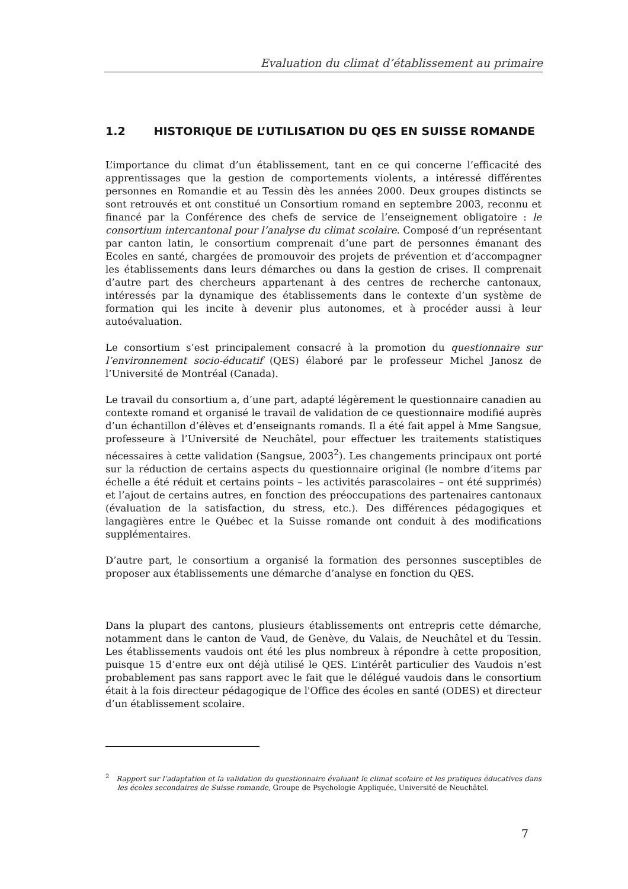Evaluation du climat d’établissement au primaire
1.2 HISTORIQUE DE L’UTILISATION DU QES EN SUISSE ROMANDE
L’importance du climat d’un établissement, tant en ce qui concerne l’efficacité des apprentissages que la gestion de comportements violents, a intéressé différentes personnes en Romandie et au Tessin dès les années 2000. Deux groupes distincts se sont retrouvés et ont constitué un Consortium romand en septembre 2003, reconnu et financé par la Conférence des chefs de service de l’enseignement obligatoire : le consortium intercantonal pour l’analyse du climat scolaire. Composé d’un représentant par canton latin, le consortium comprenait d’une part de personnes émanant des Ecoles en santé, chargées de promouvoir des projets de prévention et d’accompagner les établissements dans leurs démarches ou dans la gestion de crises. Il comprenait d’autre part des chercheurs appartenant à des centres de recherche cantonaux, intéressés par la dynamique des établissements dans le contexte d’un système de formation qui les incite à devenir plus autonomes, et à procéder aussi à leur autoévaluation.
Le consortium s’est principalement consacré à la promotion du questionnaire sur l’environnement socio-éducatif (QES) élaboré par le professeur Michel Janosz de l’Université de Montréal (Canada).
Le travail du consortium a, d’une part, adapté légèrement le questionnaire canadien au contexte romand et organisé le travail de validation de ce questionnaire modifié auprès d’un échantillon d’élèves et d’enseignants romands. Il a été fait appel à Mme Sangsue, professeure à l’Université de Neuchâtel, pour effectuer les traitements statistiques nécessaires à cette validation (Sangsue, 2003<sup>2</sup>). Les changements principaux ont porté sur la réduction de certains aspects du questionnaire original (le nombre d’items par échelle a été réduit et certains points – les activités parascolaires – ont été supprimés) et l’ajout de certains autres, en fonction des préoccupations des partenaires cantonaux (évaluation de la satisfaction, du stress, etc.). Des différences pédagogiques et langagières entre le Québec et la Suisse romande ont conduit à des modifications supplémentaires.
D’autre part, le consortium a organisé la formation des personnes susceptibles de proposer aux établissements une démarche d’analyse en fonction du QES.
Dans la plupart des cantons, plusieurs établissements ont entrepris cette démarche, notamment dans le canton de Vaud, de Genève, du Valais, de Neuchâtel et du Tessin. Les établissements vaudois ont été les plus nombreux à répondre à cette proposition, puisque 15 d’entre eux ont déjà utilisé le QES. L’intérêt particulier des Vaudois n’est probablement pas sans rapport avec le fait que le délégué vaudois dans le consortium était à la fois directeur pédagogique de l'Office des écoles en santé (ODES) et directeur d’un établissement scolaire.
<sup>2</sup> Rapport sur l’adaptation et la validation du questionnaire évaluant le climat scolaire et les pratiques éducatives dans les écoles secondaires de Suisse romande, Groupe de Psychologie Appliquée, Université de Neuchâtel.
7